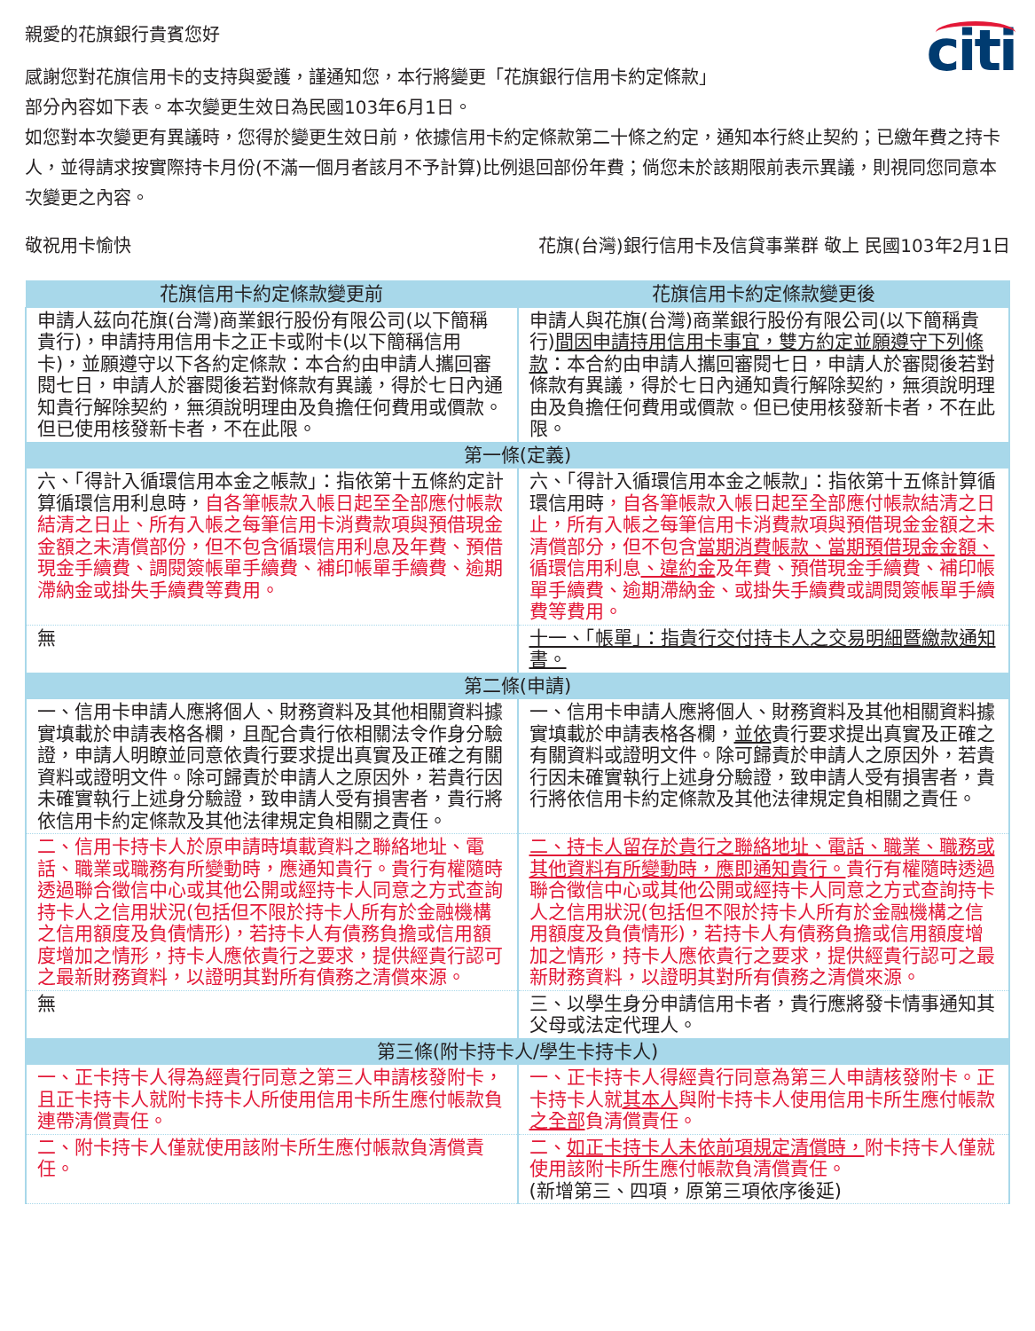citi
親愛的花旗銀行貴賓您好
感謝您對花旗信用卡的支持與愛護，謹通知您，本行將變更「花旗銀行信用卡約定條款」
部分內容如下表。本次變更生效日為民國103年6月1日。
如您對本次變更有異議時，您得於變更生效日前，依據信用卡約定條款第二十條之約定，通知本行終止契約；已繳年費之持卡人，並得請求按實際持卡月份(不滿一個月者該月不予計算)比例退回部份年費；倘您未於該期限前表示異議，則視同您同意本次變更之內容。
敬祝用卡愉快 花旗(台灣)銀行信用卡及信貸事業群 敬上 民國103年2月1日
| 花旗信用卡約定條款變更前 | 花旗信用卡約定條款變更後 |
| --- | --- |
| 申請人茲向花旗(台灣)商業銀行股份有限公司(以下簡稱貴行)，申請持用信用卡之正卡或附卡(以下簡稱信用卡)，並願遵守以下各約定條款：本合約由申請人攜回審閱七日，申請人於審閱後若對條款有異議，得於七日內通知貴行解除契約，無須說明理由及負擔任何費用或價款。但已使用核發新卡者，不在此限。 | 申請人與花旗(台灣)商業銀行股份有限公司(以下簡稱貴行) 間因申請持用信用卡事宜，雙方約定並願遵守下列條款 ：本合約由申請人攜回審閱七日，申請人於審閱後若對條款有異議，得於七日內通知貴行解除契約，無須說明理由及負擔任何費用或價款。但已使用核發新卡者，不在此限。 |
| 第一條(定義) | |
| 六、「得計入循環信用本金之帳款」：指依第十五條約定計算循環信用利息時， 自各筆帳款入帳日起至全部應付帳款結清之日止、所有入帳之每筆信用卡消費款項與預借現金金額之未清償部份，但不包含循環信用利息及年費、預借現金手續費、調閱簽帳單手續費、補印帳單手續費、逾期滯納金或掛失手續費等費用。 | 六、「得計入循環信用本金之帳款」：指依第十五條計算循環信用時 ，自各筆帳款入帳日起至全部應付帳款結清之日止，所有入帳之每筆信用卡消費款項與預借現金金額之未清償部分，但不包含 當期消費帳款、當期預借現金金額、 循環信用利息 、違約金 及年費、預借現金手續費、補印帳單手續費、逾期滯納金、或掛失手續費或調閱簽帳單手續費等費用。 |
| 無 | 十一、「帳單」：指貴行交付持卡人之交易明細暨繳款通知書。 |
| 第二條(申請) | |
| 一、信用卡申請人應將個人、財務資料及其他相關資料據實填載於申請表格各欄，且配合貴行依相關法令作身分驗證，申請人明瞭並同意依貴行要求提出真實及正確之有關資料或證明文件。除可歸責於申請人之原因外，若貴行因未確實執行上述身分驗證，致申請人受有損害者，貴行將依信用卡約定條款及其他法律規定負相關之責任。 | 一、信用卡申請人應將個人、財務資料及其他相關資料據實填載於申請表格各欄， 並依 貴行要求提出真實及正確之有關資料或證明文件。除可歸責於申請人之原因外，若貴行因未確實執行上述身分驗證，致申請人受有損害者，貴行將依信用卡約定條款及其他法律規定負相關之責任。 |
| 二、信用卡持卡人於原申請時填載資料之聯絡地址、電話、職業或職務有所變動時，應通知貴行。貴行有權隨時透過聯合徵信中心或其他公開或經持卡人同意之方式查詢持卡人之信用狀況(包括但不限於持卡人所有於金融機構之信用額度及負債情形)，若持卡人有債務負擔或信用額度增加之情形，持卡人應依貴行之要求，提供經貴行認可之最新財務資料，以證明其對所有債務之清償來源。 | 二、持卡人留存於貴行之聯絡地址、電話、職業、職務或其他資料有所變動時，應即通知貴行。 貴行有權隨時透過聯合徵信中心或其他公開或經持卡人同意之方式查詢持卡人之信用狀況(包括但不限於持卡人所有於金融機構之信用額度及負債情形)，若持卡人有債務負擔或信用額度增加之情形，持卡人應依貴行之要求，提供經貴行認可之最新財務資料，以證明其對所有債務之清償來源。 |
| 無 | 三、以學生身分申請信用卡者，貴行應將發卡情事通知其父母或法定代理人。 |
| 第三條(附卡持卡人/學生卡持卡人) | |
| 一、正卡持卡人得為經貴行同意之第三人申請核發附卡，且正卡持卡人就附卡持卡人所使用信用卡所生應付帳款負連帶清償責任。 | 一、正卡持卡人得經貴行同意為第三人申請核發附卡。正卡持卡人就 其本人 與附卡持卡人使用信用卡所生應付帳款 之全部 負清償責任。 |
| 二、附卡持卡人僅就使用該附卡所生應付帳款負清償責任。 | 二、 如正卡持卡人未依前項規定清償時， 附卡持卡人僅就使用該附卡所生應付帳款負清償責任。 (新增第三、四項，原第三項依序後延) |